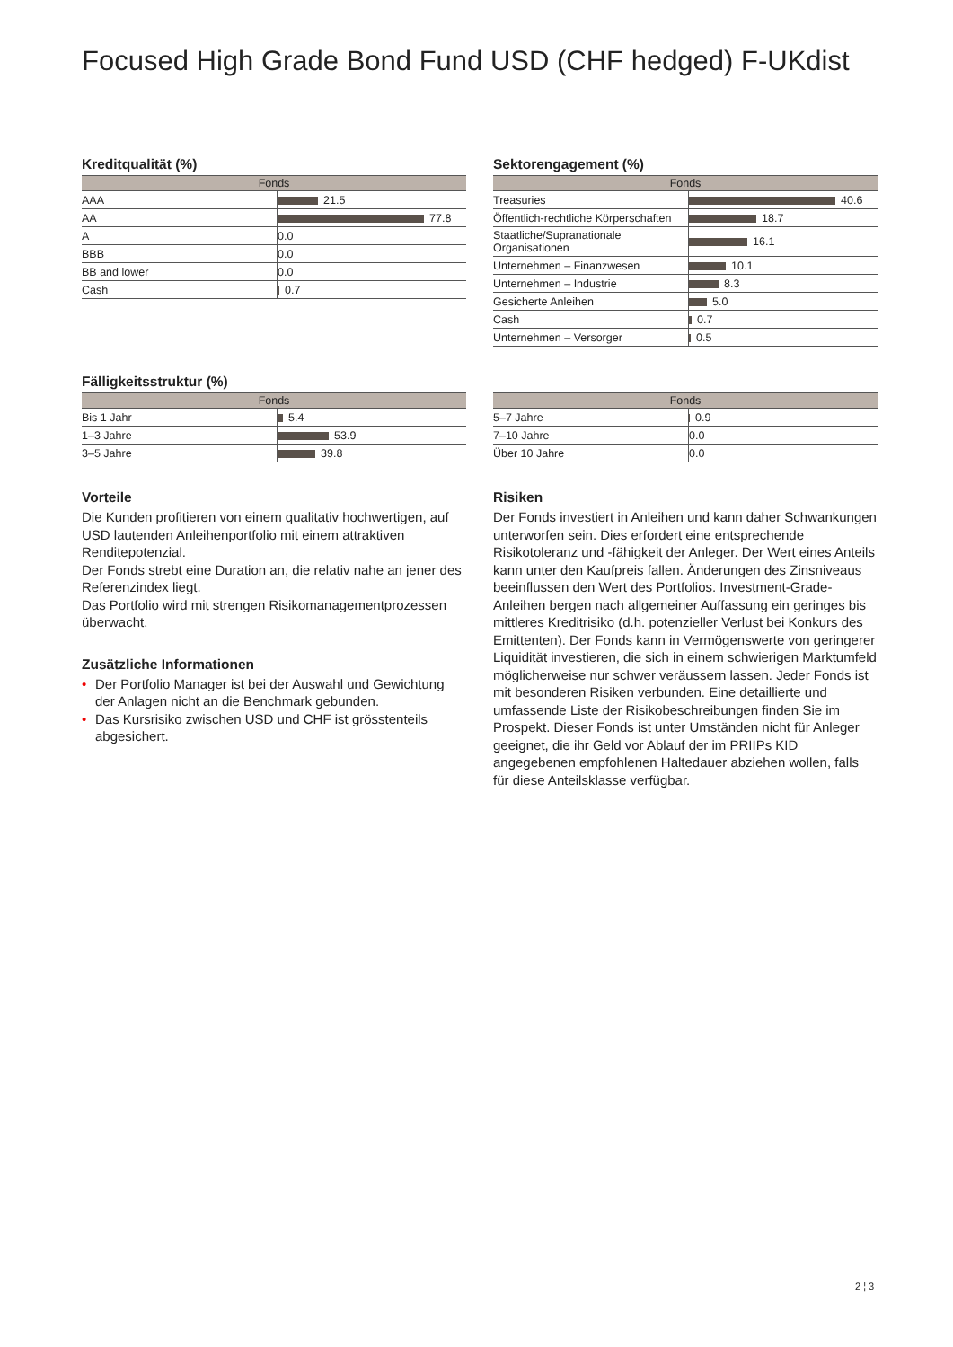Focused High Grade Bond Fund USD (CHF hedged) F-UKdist
Kreditqualität (%)
| Fonds | |
| --- | --- |
| AAA | 21.5 |
| AA | 77.8 |
| A | 0.0 |
| BBB | 0.0 |
| BB and lower | 0.0 |
| Cash | 0.7 |
Sektorengagement (%)
| Fonds | |
| --- | --- |
| Treasuries | 40.6 |
| Öffentlich-rechtliche Körperschaften | 18.7 |
| Staatliche/Supranationale Organisationen | 16.1 |
| Unternehmen – Finanzwesen | 10.1 |
| Unternehmen – Industrie | 8.3 |
| Gesicherte Anleihen | 5.0 |
| Cash | 0.7 |
| Unternehmen – Versorger | 0.5 |
Fälligkeitsstruktur (%)
| Fonds | |
| --- | --- |
| Bis 1 Jahr | 5.4 |
| 1–3 Jahre | 53.9 |
| 3–5 Jahre | 39.8 |
| Fonds | |
| --- | --- |
| 5–7 Jahre | 0.9 |
| 7–10 Jahre | 0.0 |
| Über 10 Jahre | 0.0 |
Vorteile
Die Kunden profitieren von einem qualitativ hochwertigen, auf USD lautenden Anleihenportfolio mit einem attraktiven Renditepotenzial.
Der Fonds strebt eine Duration an, die relativ nahe an jener des Referenzindex liegt.
Das Portfolio wird mit strengen Risikomanagementprozessen überwacht.
Zusätzliche Informationen
• Der Portfolio Manager ist bei der Auswahl und Gewichtung der Anlagen nicht an die Benchmark gebunden.
• Das Kursrisiko zwischen USD und CHF ist grösstenteils abgesichert.
Risiken
Der Fonds investiert in Anleihen und kann daher Schwankungen unterworfen sein. Dies erfordert eine entsprechende Risikotoleranz und -fähigkeit der Anleger. Der Wert eines Anteils kann unter den Kaufpreis fallen. Änderungen des Zinsniveaus beeinflussen den Wert des Portfolios. Investment-Grade-Anleihen bergen nach allgemeiner Auffassung ein geringes bis mittleres Kreditrisiko (d.h. potenzieller Verlust bei Konkurs des Emittenten). Der Fonds kann in Vermögenswerte von geringerer Liquidität investieren, die sich in einem schwierigen Marktumfeld möglicherweise nur schwer veräussern lassen. Jeder Fonds ist mit besonderen Risiken verbunden. Eine detaillierte und umfassende Liste der Risikobeschreibungen finden Sie im Prospekt. Dieser Fonds ist unter Umständen nicht für Anleger geeignet, die ihr Geld vor Ablauf der im PRIIPs KID angegebenen empfohlenen Haltedauer abziehen wollen, falls für diese Anteilsklasse verfügbar.
2 ¦ 3